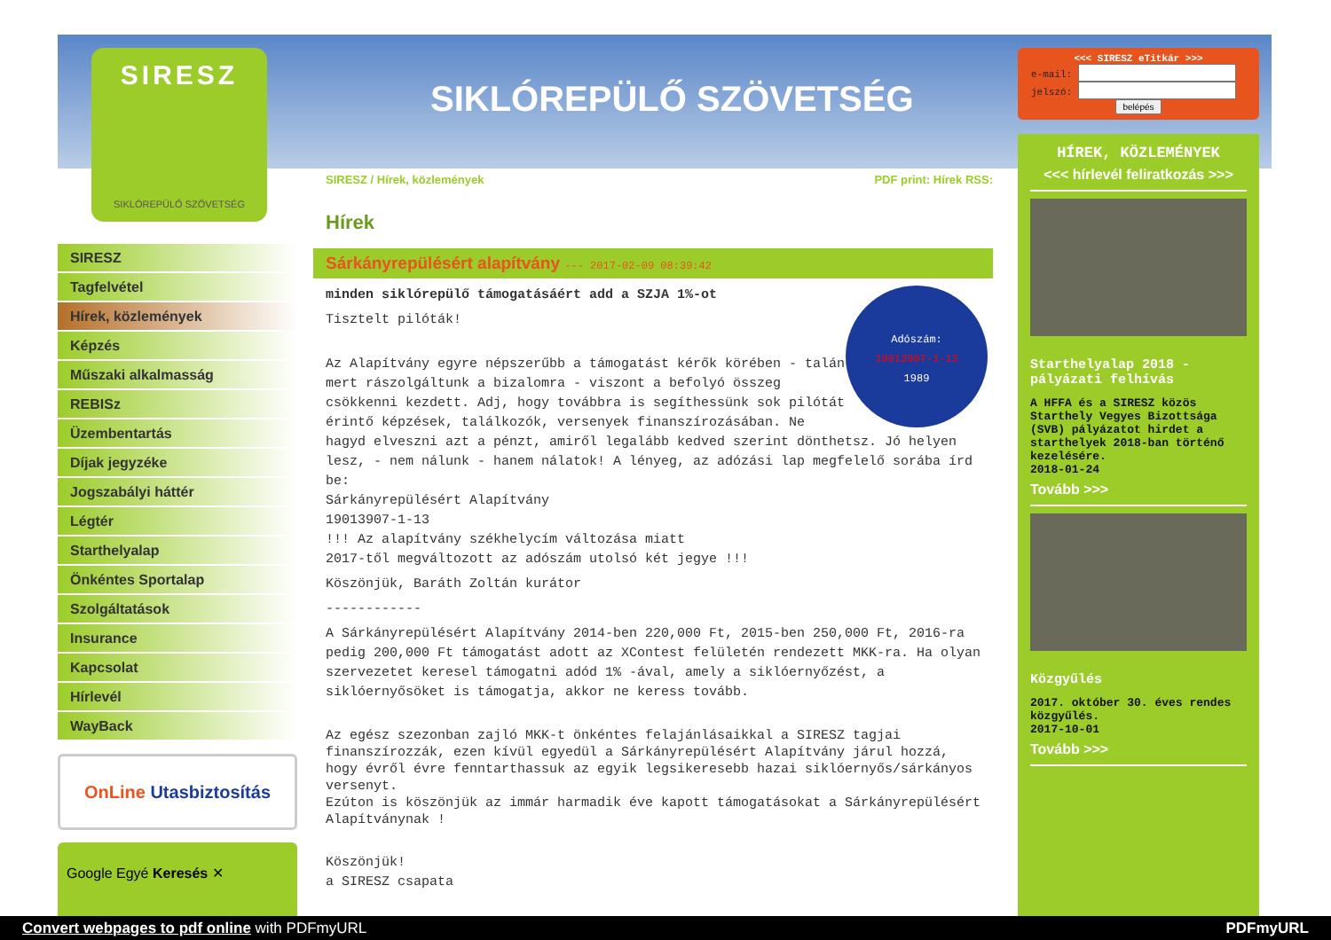SIRESZ
SIKLÓREPÜLŐ SZÖVETSÉG
SIKLÓREPÜLŐ SZÖVETSÉG
SIRESZ
Tagfelvétel
Hírek, közlemények
Képzés
Műszaki alkalmasság
REBISz
Üzembentartás
Díjak jegyzéke
Jogszabályi háttér
Légtér
Starthelyalap
Önkéntes Sportalap
Szolgáltatások
Insurance
Kapcsolat
Hírlevél
WayBack
OnLine Utasbiztosítás
Google Egyé Keresés ✕
SIRESZ / Hírek, közlemények PDF print: Hírek RSS:
Hírek
Sárkányrepülésért alapítvány --- 2017-02-09 08:39:42
Adószám:
19013907-1-13
1989
minden siklórepülő támogatásáért add a SZJA 1%-ot
Tisztelt pilóták!
Az Alapítvány egyre népszerűbb a támogatást kérők körében - talán mert rászolgáltunk a bizalomra - viszont a befolyó összeg csökkenni kezdett. Adj, hogy továbbra is segíthessünk sok pilótát érintő képzések, találkozók, versenyek finanszírozásában. Ne hagyd elveszni azt a pénzt, amiről legalább kedved szerint dönthetsz. Jó helyen lesz, - nem nálunk - hanem nálatok! A lényeg, az adózási lap megfelelő sorába írd be:
Sárkányrepülésért Alapítvány
19013907-1-13
!!! Az alapítvány székhelycím változása miatt
2017-től megváltozott az adószám utolsó két jegye !!!
Köszönjük, Baráth Zoltán kurátor
------------
A Sárkányrepülésért Alapítvány 2014-ben 220,000 Ft, 2015-ben 250,000 Ft, 2016-ra pedig 200,000 Ft támogatást adott az XContest felületén rendezett MKK-ra. Ha olyan szervezetet keresel támogatni adód 1% -ával, amely a siklóernyőzést, a siklóernyősöket is támogatja, akkor ne keress tovább.
Az egész szezonban zajló MKK-t önkéntes felajánlásaikkal a SIRESZ tagjai finanszírozzák, ezen kívül egyedül a Sárkányrepülésért Alapítvány járul hozzá, hogy évről évre fenntarthassuk az egyik legsikeresebb hazai siklóernyős/sárkányos versenyt.
Ezúton is köszönjük az immár harmadik éve kapott támogatásokat a Sárkányrepülésért Alapítványnak !
Köszönjük!
a SIRESZ csapata
<<< SIRESZ eTitkár >>>
e-mail:
jelszó:
belépés
HÍREK, KÖZLEMÉNYEK
<<< hírlevél feliratkozás >>>
Starthelyalap 2018 - pályázati felhívás
A HFFA és a SIRESZ közös Starthely Vegyes Bizottsága (SVB) pályázatot hirdet a starthelyek 2018-ban történő kezelésére.
2018-01-24
Tovább >>>
Közgyűlés
2017. október 30. éves rendes közgyűlés.
2017-10-01
Tovább >>>
Convert webpages to pdf online with PDFmyURL PDFmyURL